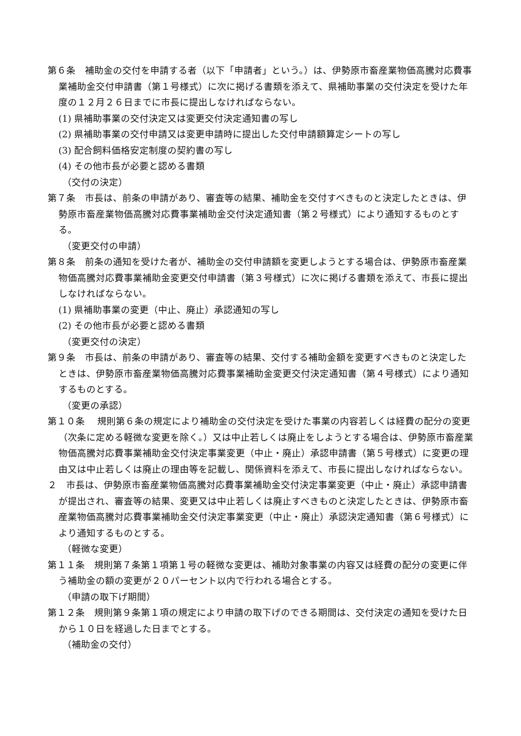第６条　補助金の交付を申請する者（以下「申請者」という。）は、伊勢原市畜産業物価高騰対応費事業補助金交付申請書（第１号様式）に次に掲げる書類を添えて、県補助事業の交付決定を受けた年度の１２月２６日までに市長に提出しなければならない。
(1) 県補助事業の交付決定又は変更交付決定通知書の写し
(2) 県補助事業の交付申請又は変更申請時に提出した交付申請額算定シートの写し
(3) 配合飼料価格安定制度の契約書の写し
(4) その他市長が必要と認める書類
（交付の決定）
第７条　市長は、前条の申請があり、審査等の結果、補助金を交付すべきものと決定したときは、伊勢原市畜産業物価高騰対応費事業補助金交付決定通知書（第２号様式）により通知するものとする。
（変更交付の申請）
第８条　前条の通知を受けた者が、補助金の交付申請額を変更しようとする場合は、伊勢原市畜産業物価高騰対応費事業補助金変更交付申請書（第３号様式）に次に掲げる書類を添えて、市長に提出しなければならない。
(1) 県補助事業の変更（中止、廃止）承認通知の写し
(2) その他市長が必要と認める書類
（変更交付の決定）
第９条　市長は、前条の申請があり、審査等の結果、交付する補助金額を変更すべきものと決定したときは、伊勢原市畜産業物価高騰対応費事業補助金変更交付決定通知書（第４号様式）により通知するものとする。
（変更の承認）
第１０条　 規則第６条の規定により補助金の交付決定を受けた事業の内容若しくは経費の配分の変更（次条に定める軽微な変更を除く。）又は中止若しくは廃止をしようとする場合は、伊勢原市畜産業物価高騰対応費事業補助金交付決定事業変更（中止・廃止）承認申請書（第５号様式）に変更の理由又は中止若しくは廃止の理由等を記載し、関係資料を添えて、市長に提出しなければならない。
２　市長は、伊勢原市畜産業物価高騰対応費事業補助金交付決定事業変更（中止・廃止）承認申請書が提出され、審査等の結果、変更又は中止若しくは廃止すべきものと決定したときは、伊勢原市畜産業物価高騰対応費事業補助金交付決定事業変更（中止・廃止）承認決定通知書（第６号様式）により通知するものとする。
（軽微な変更）
第１１条　規則第７条第１項第１号の軽微な変更は、補助対象事業の内容又は経費の配分の変更に伴う補助金の額の変更が２０パーセント以内で行われる場合とする。
（申請の取下げ期間）
第１２条　規則第９条第１項の規定により申請の取下げのできる期間は、交付決定の通知を受けた日から１０日を経過した日までとする。
（補助金の交付）